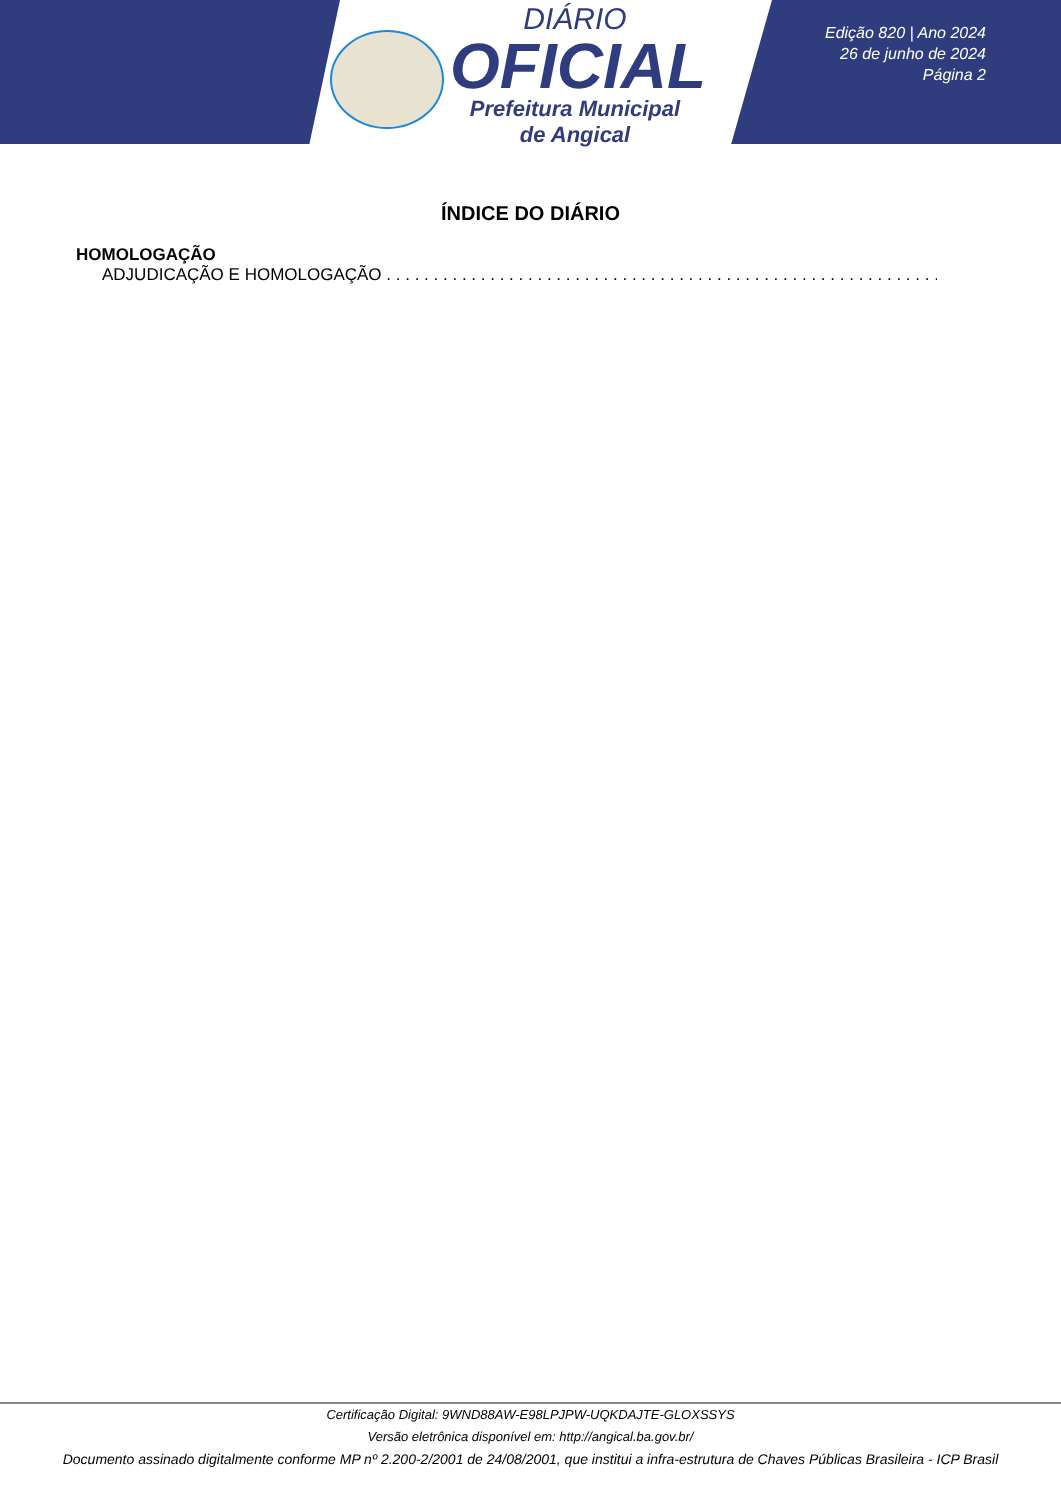DIÁRIO
OFICIAL
Prefeitura Municipal
de Angical
Edição 820 | Ano 2024
26 de junho de 2024
Página 2
ÍNDICE DO DIÁRIO
HOMOLOGAÇÃO
ADJUDICAÇÃO E HOMOLOGAÇÃO . . . . . . . . . . . . . . . . . . . . . . . . . . . . . . . . . . . . . . . . . . . . . . . . . . . . . . . . . . . . . . . . . . . . . . . .
Certificação Digital: 9WND88AW-E98LPJPW-UQKDAJTE-GLOXSSYS
Versão eletrônica disponível em: http://angical.ba.gov.br/
Documento assinado digitalmente conforme MP nº 2.200-2/2001 de 24/08/2001, que institui a infra-estrutura de Chaves Públicas Brasileira - ICP Brasil